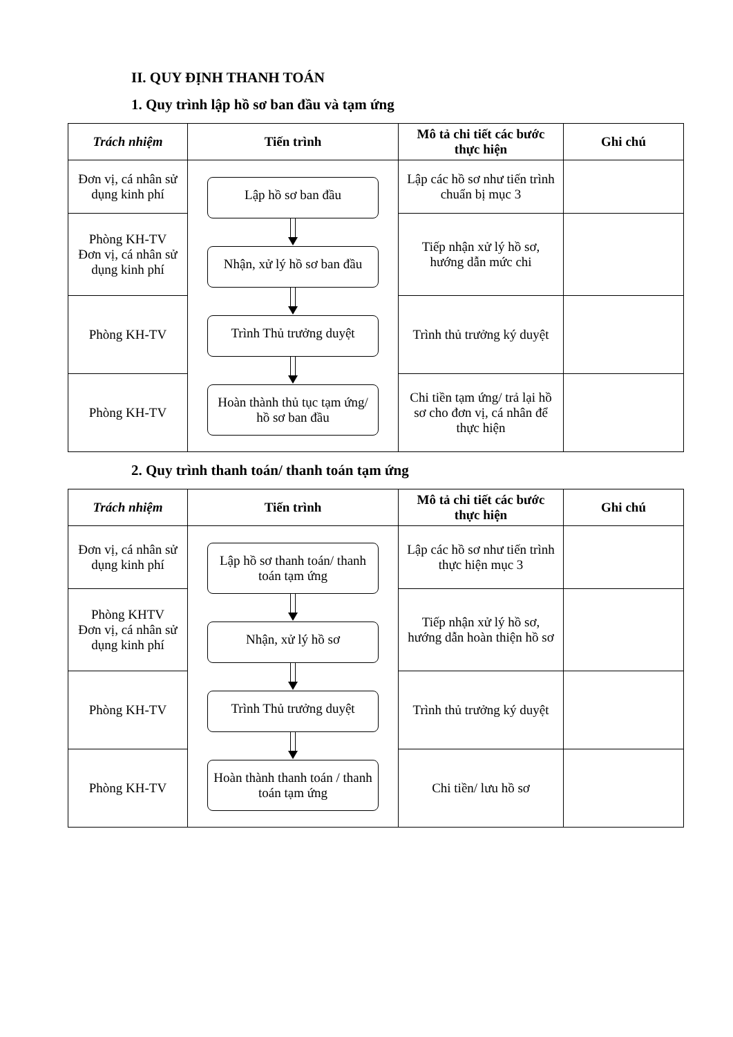II. QUY ĐỊNH THANH TOÁN
1. Quy trình lập hồ sơ ban đầu và tạm ứng
| Trách nhiệm | Tiến trình | Mô tả chi tiết các bước thực hiện | Ghi chú |
| --- | --- | --- | --- |
| Đơn vị, cá nhân sử dụng kinh phí | Lập hồ sơ ban đầu Nhận, xử lý hồ sơ ban đầu Trình Thủ trưởng duyệt Hoàn thành thủ tục tạm ứng/ hồ sơ ban đầu | Lập các hồ sơ như tiến trình chuẩn bị mục 3 | |
| Phòng KH-TV Đơn vị, cá nhân sử dụng kinh phí | | Tiếp nhận xử lý hồ sơ, hướng dẫn mức chi | |
| Phòng KH-TV | | Trình thủ trưởng ký duyệt | |
| Phòng KH-TV | | Chi tiền tạm ứng/ trả lại hồ sơ cho đơn vị, cá nhân để thực hiện | |
2. Quy trình thanh toán/ thanh toán tạm ứng
| Trách nhiệm | Tiến trình | Mô tả chi tiết các bước thực hiện | Ghi chú |
| --- | --- | --- | --- |
| Đơn vị, cá nhân sử dụng kinh phí | Lập hồ sơ thanh toán/ thanh toán tạm ứng Nhận, xử lý hồ sơ Trình Thủ trưởng duyệt Hoàn thành thanh toán / thanh toán tạm ứng | Lập các hồ sơ như tiến trình thực hiện mục 3 | |
| Phòng KHTV Đơn vị, cá nhân sử dụng kinh phí | | Tiếp nhận xử lý hồ sơ, hướng dẫn hoàn thiện hồ sơ | |
| Phòng KH-TV | | Trình thủ trưởng ký duyệt | |
| Phòng KH-TV | | Chi tiền/ lưu hồ sơ | |